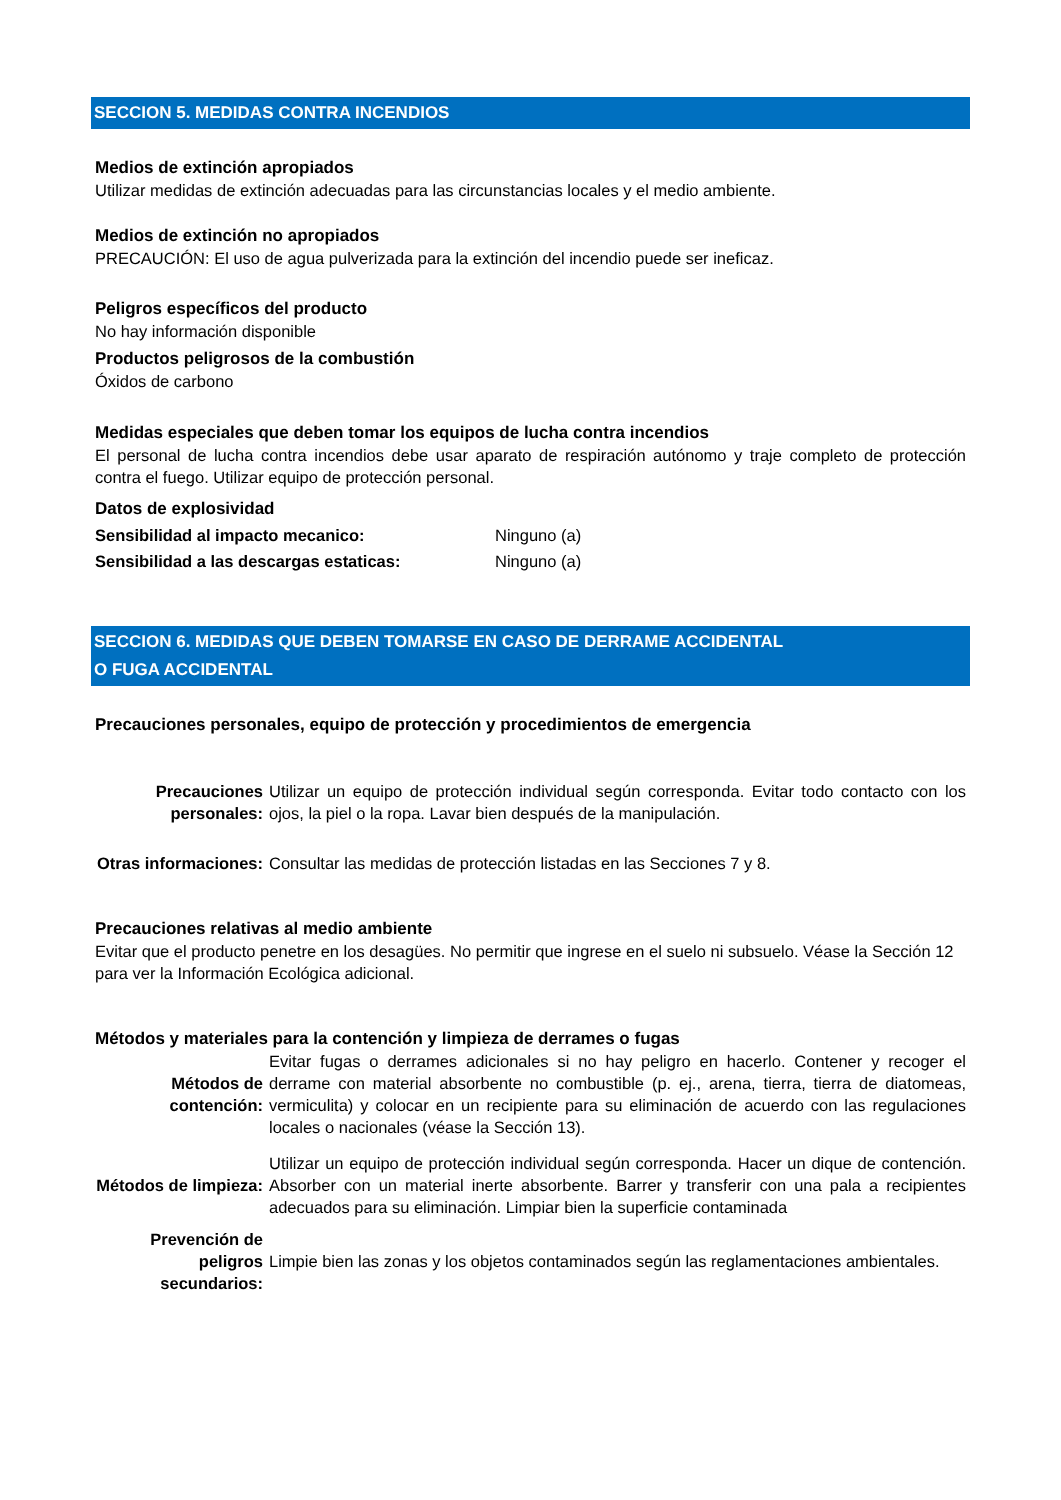SECCION 5. MEDIDAS CONTRA INCENDIOS
Medios de extinción apropiados
Utilizar medidas de extinción adecuadas para las circunstancias locales y el medio ambiente.
Medios de extinción no apropiados
PRECAUCIÓN: El uso de agua pulverizada para la extinción del incendio puede ser ineficaz.
Peligros específicos del producto
No hay información disponible
Productos peligrosos de la combustión
Óxidos de carbono
Medidas especiales que deben tomar los equipos de lucha contra incendios
El personal de lucha contra incendios debe usar aparato de respiración autónomo y traje completo de protección contra el fuego. Utilizar equipo de protección personal.
Datos de explosividad
Sensibilidad al impacto mecanico: Ninguno (a)
Sensibilidad a las descargas estaticas: Ninguno (a)
SECCION 6. MEDIDAS QUE DEBEN TOMARSE EN CASO DE DERRAME ACCIDENTAL
O FUGA ACCIDENTAL
Precauciones personales, equipo de protección y procedimientos de emergencia
Precauciones personales:
Utilizar un equipo de protección individual según corresponda. Evitar todo contacto con los ojos, la piel o la ropa. Lavar bien después de la manipulación.
Otras informaciones:
Consultar las medidas de protección listadas en las Secciones 7 y 8.
Precauciones relativas al medio ambiente
Evitar que el producto penetre en los desagües. No permitir que ingrese en el suelo ni subsuelo. Véase la Sección 12 para ver la Información Ecológica adicional.
Métodos y materiales para la contención y limpieza de derrames o fugas
Métodos de contención:
Evitar fugas o derrames adicionales si no hay peligro en hacerlo. Contener y recoger el derrame con material absorbente no combustible (p. ej., arena, tierra, tierra de diatomeas, vermiculita) y colocar en un recipiente para su eliminación de acuerdo con las regulaciones locales o nacionales (véase la Sección 13).
Métodos de limpieza:
Utilizar un equipo de protección individual según corresponda. Hacer un dique de contención. Absorber con un material inerte absorbente. Barrer y transferir con una pala a recipientes adecuados para su eliminación. Limpiar bien la superficie contaminada
Prevención de peligros secundarios:
Limpie bien las zonas y los objetos contaminados según las reglamentaciones ambientales.